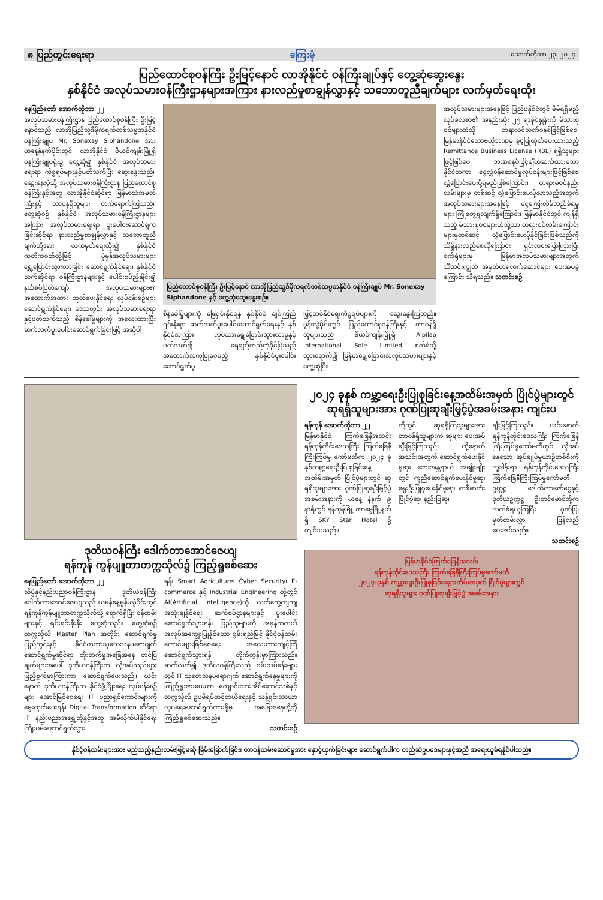၈ ပြည်တွင်းရေးရာ ကြေးမုံ အောက်တိုဘာ ၂၃၊ ၂၀၂၄
ပြည်ထောင်စုဝန်ကြီး ဦးမြင့်နောင် လာအိုနိုင်ငံ ဝန်ကြီးချုပ်နှင့် တွေ့ဆုံဆွေးနွေး
နှစ်နိုင်ငံ အလုပ်သမားဝန်ကြီးဌာနများအကြား နားလည်မှုစာချွန်လွှာနှင့် သဘောတူညီချက်များ လက်မှတ်ရေးထိုး
နေပြည်တော် အောက်တိုဘာ ၂၂
အလုပ်သမားဝန်ကြီးဌာန ပြည်ထောင်စုဝန်ကြီး ဦးမြင့်နောင်သည် လာအိုပြည်သူ့ဒီမိုကရက်တစ်သမ္မတနိုင်ငံ ဝန်ကြီးချုပ် Mr. Sonexay Siphandone အား ယနေ့နံနက်ပိုင်းတွင် လာအိုနိုင်ငံ ဗီယင်ကျန်းမြို့ရှိ ဝန်ကြီးချုပ်ရုံး၌ တွေ့ဆုံ၍ နှစ်နိုင်ငံ အလုပ်သမားရေးရာ ကိစ္စရပ်များနှင့်ပတ်သက်ပြီး ဆွေးနွေးသည်။ ဆွေးနွေးပွဲသို့ အလုပ်သမားဝန်ကြီးဌာန ပြည်ထောင်စုဝန်ကြီးနှင့်အတူ လာအိုနိုင်ငံဆိုင်ရာ မြန်မာသံအမတ်ကြီးနှင့် တာဝန်ရှိသူများ တက်ရောက်ကြသည်။ တွေ့ဆုံစဉ် နှစ်နိုင်ငံ အလုပ်သမားဝန်ကြီးဌာနများအကြား အလုပ်သမားရေးရာ ပူးပေါင်းဆောင်ရွက်ခြင်းဆိုင်ရာ နားလည်မှုစာချွန်လွှာနှင့် သဘောတူညီချက်တို့အား လက်မှတ်ရေးထိုး၍ နှစ်နိုင်ငံ ကတိကဝတ်တို့ဖြင့် ပုံမှန်အလုပ်သမားများ ရွှေ့ပြောင်းသွားလာခြင်း ဆောင်ရွက်နိုင်ရေး၊ နှစ်နိုင်ငံ သက်ဆိုင်ရာ ဝန်ကြီးဌာနများနှင့် ပေါင်းစပ်ညှိနှိုင်း၍ နယ်စပ်ဖြတ်ကျော် အလုပ်သမားများ၏ အထောက်အထား ထုတ်ပေးနိုင်ရေး လုပ်ငန်းစဉ်များ ဆောင်ရွက်နိုင်ရေး၊ ဒေသတွင်း အလုပ်သမားရေးရာနှင့်ပတ်သက်သည့် စိန်ခေါ်မှုများကို အလေးထားပြီး ဆက်လက်ပူးပေါင်းဆောင်ရွက်ခြင်းဖြင့် အဆိုပါ
ပြည်ထောင်စုဝန်ကြီး ဦးမြင့်နောင် လာအိုပြည်သူ့ဒီမိုကရက်တစ်သမ္မတနိုင်ငံ ဝန်ကြီးချုပ် Mr. Sonexay Siphandone နှင့် တွေ့ဆုံဆွေးနွေးစဉ်။
စိန်ခေါ်မှုများကို ဖြေရှင်းနိုင်ရန် နှစ်နိုင်ငံ ချစ်ကြည်ရင်းနှီးစွာ ဆက်လက်ပူးပေါင်းဆောင်ရွက်ရေးနှင့် နှစ်နိုင်ငံအကြား လုပ်သားရွှေ့ပြောင်းသွားလာမှုနှင့် ပတ်သက်၍ ရေရှည်တည်တံ့ခိုင်မြဲသည့် အထောက်အကူပြုစေမည့် နှစ်နိုင်ငံပူးပေါင်းဆောင်ရွက်မှု
မြှင့်တင်နိုင်ရေးကိစ္စရပ်များကို ဆွေးနွေးကြသည်။ မွန်းလွဲပိုင်းတွင် ပြည်ထောင်စုဝန်ကြီးနှင့် တာဝန်ရှိသူများသည် ဗီယင်ကျန်းမြို့ရှိ Alpilao International Sole Limited စက်ရုံသို့ သွားရောက်၍ မြန်မာရွှေ့ပြောင်းအလုပ်သမားများနှင့် တွေ့ဆုံပြီး
အလုပ်သမားများအနေဖြင့် ပြည်ပနိုင်ငံတွင် မိမိရရှိမည့် လုပ်ခလစာ၏ အနည်းဆုံး ၂၅ ရာခိုင်နှုန်းကို မိသားစုဝင်များထံသို့ တရားဝင်ဘဏ်စနစ်ဖြင့်ဖြစ်စေ၊ မြန်မာနိုင်ငံတော်ဗဟိုဘဏ်မှ ခွင့်ပြုထုတ်ပေးထားသည့် Remittance Business License (RBL) ရရှိသူများဖြင့်ဖြစ်စေ၊ ဘဏ်စနစ်ဖြင့်ချိတ်ဆက်ထားသော နိုင်ငံတကာ ငွေလွှဲဝန်ဆောင်မှုလုပ်ငန်းများဖြင့်ဖြစ်စေ လွှဲပြောင်းပေးပို့ရမည်ဖြစ်ကြောင်း၊ တရားမဝင်နည်းလမ်းများမှ တစ်ဆင့် လွှဲပြောင်းပေးပို့လာသည့်အတွက် အလုပ်သမားများအနေဖြင့် ငွေကြေးလိမ်လည်ခံရမှုများ ကြုံတွေ့ရလျက်ရှိကြောင်း၊ မြန်မာနိုင်ငံတွင် ကျန်ရှိသည့် မိသားစုဝင်များထံသို့သာ တရားဝင်လမ်းကြောင်းများမှတစ်ဆင့် လွှဲပြောင်းပေးပို့နိုင်ခြင်းဖြစ်သည်ကို သိရှိနားလည်စေလိုကြောင်း ရှင်းလင်းပြောကြားပြီး စက်ရုံများမှ မြန်မာအလုပ်သမားများအတွက် သီတင်းကျွတ် အမှတ်တရလက်ဆောင်များ ပေးအပ်ခဲ့ကြောင်း သိရသည်။ သတင်းစဉ်
ဒုတိယဝန်ကြီး ဒေါက်တာအောင်ဇေယျ
ရန်ကုန် ကွန်ပျူတာတက္ကသိုလ်၌ ကြည့်ရှုစစ်ဆေး
နေပြည်တော် အောက်တိုဘာ ၂၂
သိပ္ပံနှင့်နည်းပညာဝန်ကြီးဌာန ဒုတိယဝန်ကြီး ဒေါက်တာအောင်ဇေယျသည် ယမန်နေ့မွန်းလွဲပိုင်းတွင် ရန်ကုန်ကွန်ပျူတာတက္ကသိုလ်သို့ ရောက်ရှိပြီး ဝန်ထမ်းများနှင့် ရင်းရင်းနှီးနှီး တွေ့ဆုံသည်။ တွေ့ဆုံစဉ် တက္ကသိုလ် Master Plan အတိုင်း ဆောင်ရွက်မှု ပြည်တွင်းနှင့် နိုင်ငံတကာသုတေသနပရောဂျက်ဆောင်ရွက်မှုဆိုင်ရာ တိုးတက်မှုအခြေအနေ တင်ပြချက်များအပေါ် ဒုတိယဝန်ကြီးက လိုအပ်သည်များ ဖြည့်စွက်မှာကြားကာ ဆောင်ရွက်ပေးသည်။ ယင်းနောက် ဒုတိယဝန်ကြီးက နိုင်ငံဖွံ့ဖြိုးရေး လုပ်ငန်းစဉ်များ အောင်မြင်စေရေး IT ပညာရှင်ကောင်းများကို မွေးထုတ်ပေးရန်၊ Digital Transformation ဆိုင်ရာ IT နည်းပညာအရွှေ့တို့နှင့်အတူ အမီလိုက်ပါနိုင်ရေးကြိုးပမ်းဆောင်ရွက်သွား
ရန်၊ Smart Agriculture၊ Cyber Security၊ E-commerce နှင့် Industrial Engineering တို့တွင် AI(Artificial Intelligence)ကို လက်တွေ့ကျကျ အသုံးချနိုင်ရေး ဆက်စပ်ဌာနများနှင့် ပူးပေါင်းဆောင်ရွက်သွားရန်၊ ပြည်သူများကို အမှန်တကယ် အလုပ်အကျွေးပြုနိုင်သော စွမ်းရည်မြင့် နိုင်ငံ့ဝန်ထမ်းကောင်းများဖြစ်စေရေး အလေးထားကျင့်ကြံဆောင်ရွက်သွားရန် တိုက်တွန်းမှာကြားသည်။ ဆက်လက်၍ ဒုတိယဝန်ကြီးသည် စမ်းသပ်ခန်းများတွင် IT သုတေသနပရောဂျက် ဆောင်ရွက်နေမှုများကို ကြည့်ရှုအားပေးကာ ကျောင်းသားအိပ်ဆောင်သစ်နှင့် တက္ကသိုလ် ဥပမိရပ်တင့်တယ်ရေးနှင့် သန့်ရှင်းသာယာလှပရေးဆောင်ရွက်ထားရှိမှု အခြေအနေတို့ကို ကြည့်ရှုစစ်ဆေးသည်။
သတင်းစဉ်
၂၀၂၄ ခုနှစ် ကမ္ဘာ့ရေးဦးပြုစုခြင်းနေ့အထိမ်းအမှတ် ပြိုင်ပွဲများတွင်
ဆုရရှိသူများအား ဂုဏ်ပြုဆုချီးမြှင့်ပွဲအခမ်းအနား ကျင်းပ
ရန်ကုန် အောက်တိုဘာ ၂၂
မြန်မာနိုင်ငံ ကြက်ခြေနီအသင်း ရန်ကုန်တိုင်းဒေသကြီး ကြက်ခြေနီကြီးကြပ်မှု ကော်မတီက ၂၀၂၄ ခုနှစ်ကမ္ဘာ့ရှေးဦးပြုစုခြင်းနေ့အထိမ်းအမှတ် ပြိုင်ပွဲများတွင် ဆုရရှိသူများအား ဂုဏ်ပြုဆုချီးမြှင့်ပွဲအခမ်းအနားကို ယနေ့ နံနက် ၉ နာရီတွင် ရန်ကုန်မြို့ တာမွေမြို့နယ်ရှိ SKY Star Hotel ၌ ကျင်းပသည်။
တို့တွင် ဆုရရှိကြသူများအား တာဝန်ရှိသူများက ဆုများ ပေးအပ်ချီးမြှင့်ကြသည်။ ထို့နောက် အသင်းအတွက် ဆောင်ရွက်ပေးနိုင်မှုဆု၊ ဘေးအန္တရာယ် အမျိုးမျိုးတွင် ကူညီဆောင်ရွက်ပေးနိုင်မှုဆု၊ ရှေးဦးပြုစုပေးနိုင်မှုဆု၊ စာစီစာကုံးပြိုင်ပွဲဆု၊ နည်းပြဆု။
ချီးမြှင့်ကြသည်။ ယင်းနောက် ရန်ကုန်တိုင်းဒေသကြီး ကြက်ခြေနီကြီးကြပ်မှုကော်မတီတွင် လိုအပ်နေသော အုပ်ချုပ်မှုယာဉ်တစ်စီးကို လှူဒါန်းရာ ရန်ကုန်တိုင်းဒေသကြီး ကြက်ခြေနီကြီးကြပ်မှုကော်မတီ ဥက္ကဋ္ဌ ဒေါက်တာဇော်ငွေနှင့် ဒုတိယဥက္ကဋ္ဌ ဦးတင်မောင်တို့က လက်ခံရယူကြပြီး ဂုဏ်ပြုမှတ်တမ်းလွှာ ပြန်လည်ပေးအပ်သည်။
သတင်းစဉ်
မြန်မာနိုင်ငံကြက်ခြေနီအသင်း
ရန်ကုန်တိုင်းဒေသကြီး ကြက်ခြေနီကြီးကြပ်မှုကော်မတီ
၂၀၂၄-ခုနှစ် ကမ္ဘာ့ရှေးဦးပြုစုခြင်းနေ့အထိမ်းအမှတ် ပြိုင်ပွဲများတွင်
ဆုရရှိသူများ ဂုဏ်ပြုဆုချီးမြှင့်ပွဲ အခမ်းအနား
နိုင်ငံ့ဝန်ထမ်းများအား မည်သည့်နည်းလမ်းဖြင့်မဆို ခြိမ်းခြောက်ခြင်း၊ တာဝန်ထမ်းဆောင်မှုအား နှောင့်ယှက်ခြင်းများ ဆောင်ရွက်ပါက တည်ဆဲဥပဒေများနှင့်အညီ အရေးယူခံရနိုင်ပါသည်။